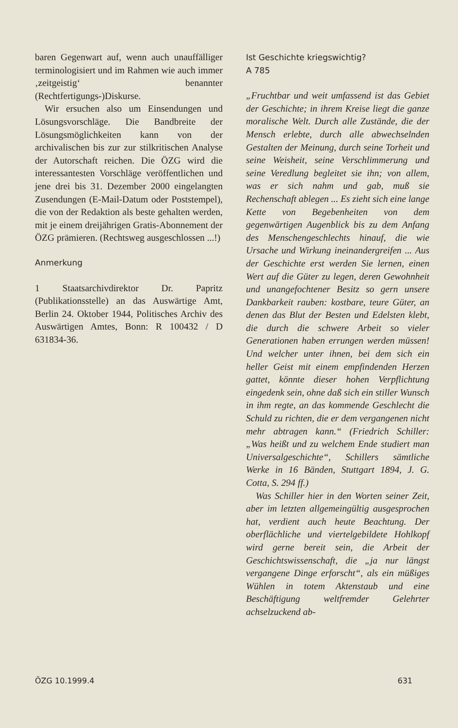baren Gegenwart auf, wenn auch unauffälliger terminologisiert und im Rahmen wie auch immer ‚zeitgeistig‘ benannter (Rechtfertigungs-)Diskurse.
Wir ersuchen also um Einsendungen und Lösungsvorschläge. Die Bandbreite der Lösungsmöglichkeiten kann von der archivalischen bis zur zur stilkritischen Analyse der Autorschaft reichen. Die ÖZG wird die interessantesten Vorschläge veröffentlichen und jene drei bis 31. Dezember 2000 eingelangten Zusendungen (E-Mail-Datum oder Poststempel), die von der Redaktion als beste gehalten werden, mit je einem dreijährigen Gratis-Abonnement der ÖZG prämieren. (Rechtsweg ausgeschlossen ...!)
Anmerkung
1 Staatsarchivdirektor Dr. Papritz (Publikationsstelle) an das Auswärtige Amt, Berlin 24. Oktober 1944, Politisches Archiv des Auswärtigen Amtes, Bonn: R 100432 / D 631834-36.
Ist Geschichte kriegswichtig?
A 785
„Fruchtbar und weit umfassend ist das Gebiet der Geschichte; in ihrem Kreise liegt die ganze moralische Welt. Durch alle Zustände, die der Mensch erlebte, durch alle abwechselnden Gestalten der Meinung, durch seine Torheit und seine Weisheit, seine Verschlimmerung und seine Veredlung begleitet sie ihn; von allem, was er sich nahm und gab, muß sie Rechenschaft ablegen ... Es zieht sich eine lange Kette von Begebenheiten von dem gegenwärtigen Augenblick bis zu dem Anfang des Menschengeschlechts hinauf, die wie Ursache und Wirkung ineinandergreifen ... Aus der Geschichte erst werden Sie lernen, einen Wert auf die Güter zu legen, deren Gewohnheit und unangefochtener Besitz so gern unsere Dankbarkeit rauben: kostbare, teure Güter, an denen das Blut der Besten und Edelsten klebt, die durch die schwere Arbeit so vieler Generationen haben errungen werden müssen! Und welcher unter ihnen, bei dem sich ein heller Geist mit einem empfindenden Herzen gattet, könnte dieser hohen Verpflichtung eingedenk sein, ohne daß sich ein stiller Wunsch in ihm regte, an das kommende Geschlecht die Schuld zu richten, die er dem vergangenen nicht mehr abtragen kann.“ (Friedrich Schiller: „Was heißt und zu welchem Ende studiert man Universalgeschichte“, Schillers sämtliche Werke in 16 Bänden, Stuttgart 1894, J. G. Cotta, S. 294 ff.)
Was Schiller hier in den Worten seiner Zeit, aber im letzten allgemeingültig ausgesprochen hat, verdient auch heute Beachtung. Der oberflächliche und viertelgebildete Hohlkopf wird gerne bereit sein, die Arbeit der Geschichtswissenschaft, die „ja nur längst vergangene Dinge erforscht“, als ein müßiges Wühlen in totem Aktenstaub und eine Beschäftigung weltfremder Gelehrter achselzuckend ab-
ÖZG 10.1999.4 631